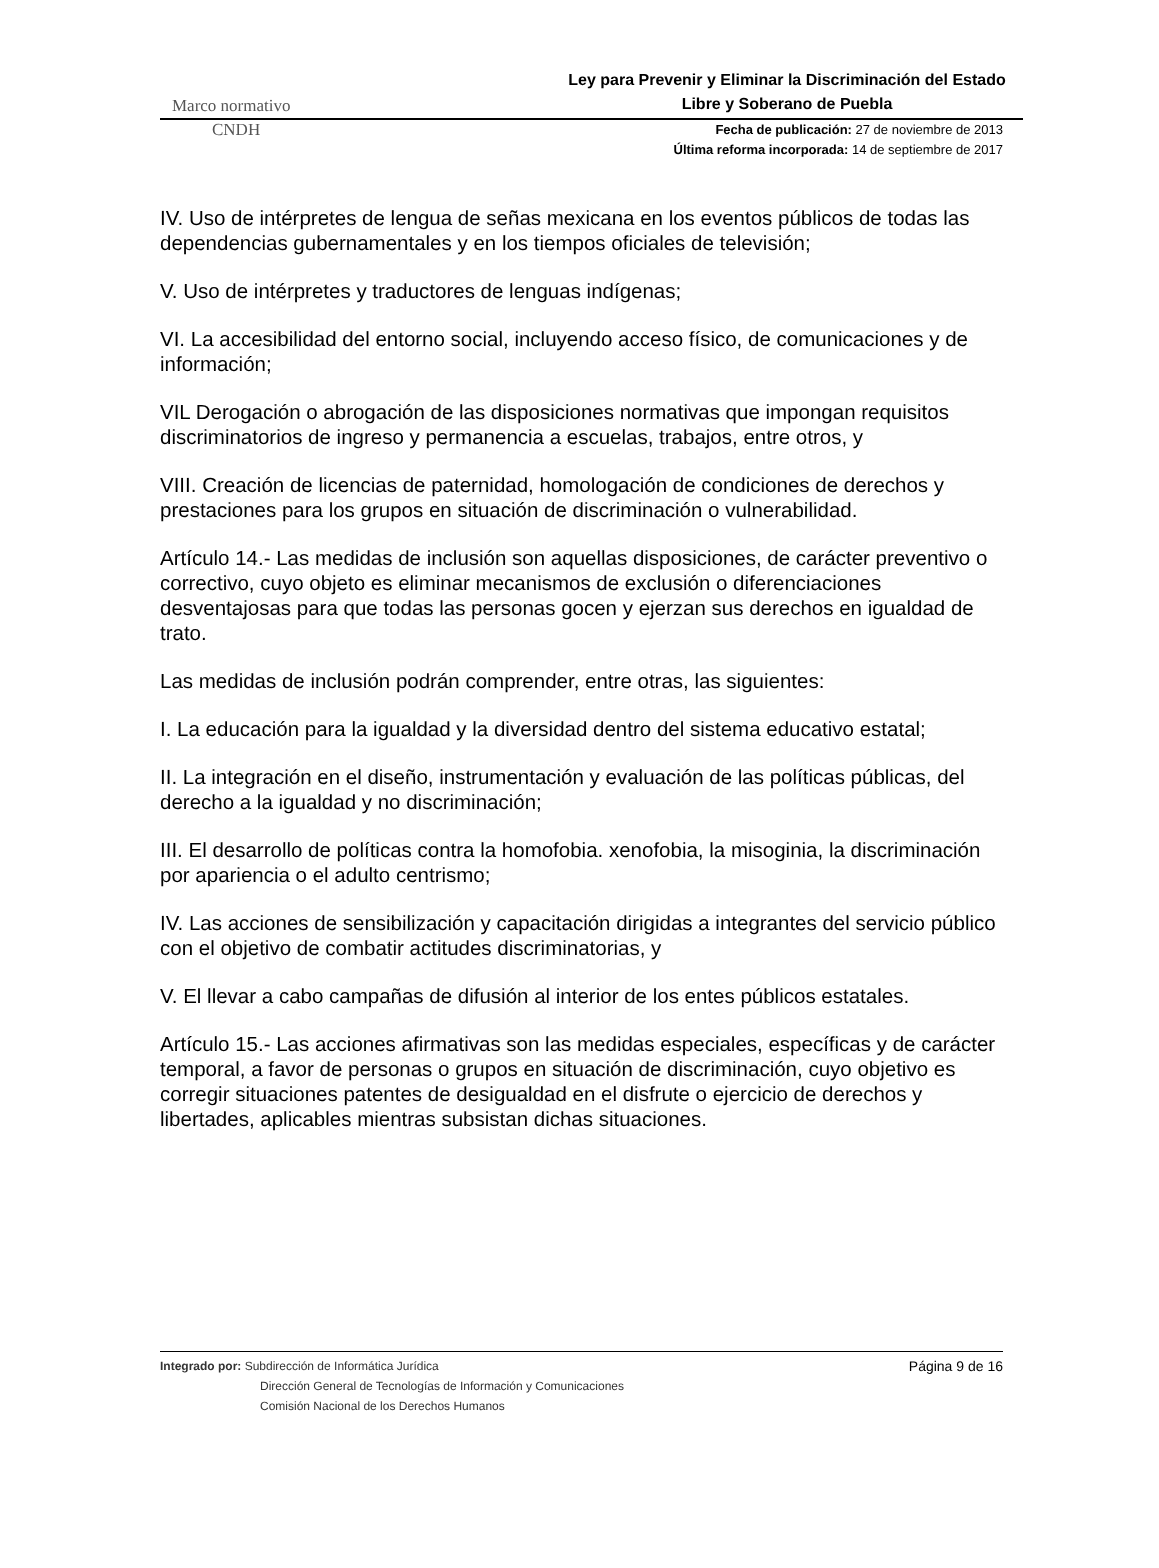Marco normativo
Ley para Prevenir y Eliminar la Discriminación del Estado Libre y Soberano de Puebla
CNDH
Fecha de publicación: 27 de noviembre de 2013
Última reforma incorporada: 14 de septiembre de 2017
IV. Uso de intérpretes de lengua de señas mexicana en los eventos públicos de todas las dependencias gubernamentales y en los tiempos oficiales de televisión;
V. Uso de intérpretes y traductores de lenguas indígenas;
VI. La accesibilidad del entorno social, incluyendo acceso físico, de comunicaciones y de información;
VIL Derogación o abrogación de las disposiciones normativas que impongan requisitos discriminatorios de ingreso y permanencia a escuelas, trabajos, entre otros, y
VIII. Creación de licencias de paternidad, homologación de condiciones de derechos y prestaciones para los grupos en situación de discriminación o vulnerabilidad.
Artículo 14.- Las medidas de inclusión son aquellas disposiciones, de carácter preventivo o correctivo, cuyo objeto es eliminar mecanismos de exclusión o diferenciaciones desventajosas para que todas las personas gocen y ejerzan sus derechos en igualdad de trato.
Las medidas de inclusión podrán comprender, entre otras, las siguientes:
I. La educación para la igualdad y la diversidad dentro del sistema educativo estatal;
II. La integración en el diseño, instrumentación y evaluación de las políticas públicas, del derecho a la igualdad y no discriminación;
III. El desarrollo de políticas contra la homofobia. xenofobia, la misoginia, la discriminación por apariencia o el adulto centrismo;
IV. Las acciones de sensibilización y capacitación dirigidas a integrantes del servicio público con el objetivo de combatir actitudes discriminatorias, y
V. El llevar a cabo campañas de difusión al interior de los entes públicos estatales.
Artículo 15.- Las acciones afirmativas son las medidas especiales, específicas y de carácter temporal, a favor de personas o grupos en situación de discriminación, cuyo objetivo es corregir situaciones patentes de desigualdad en el disfrute o ejercicio de derechos y libertades, aplicables mientras subsistan dichas situaciones.
Integrado por: Subdirección de Informática Jurídica
Dirección General de Tecnologías de Información y Comunicaciones
Comisión Nacional de los Derechos Humanos
Página 9 de 16